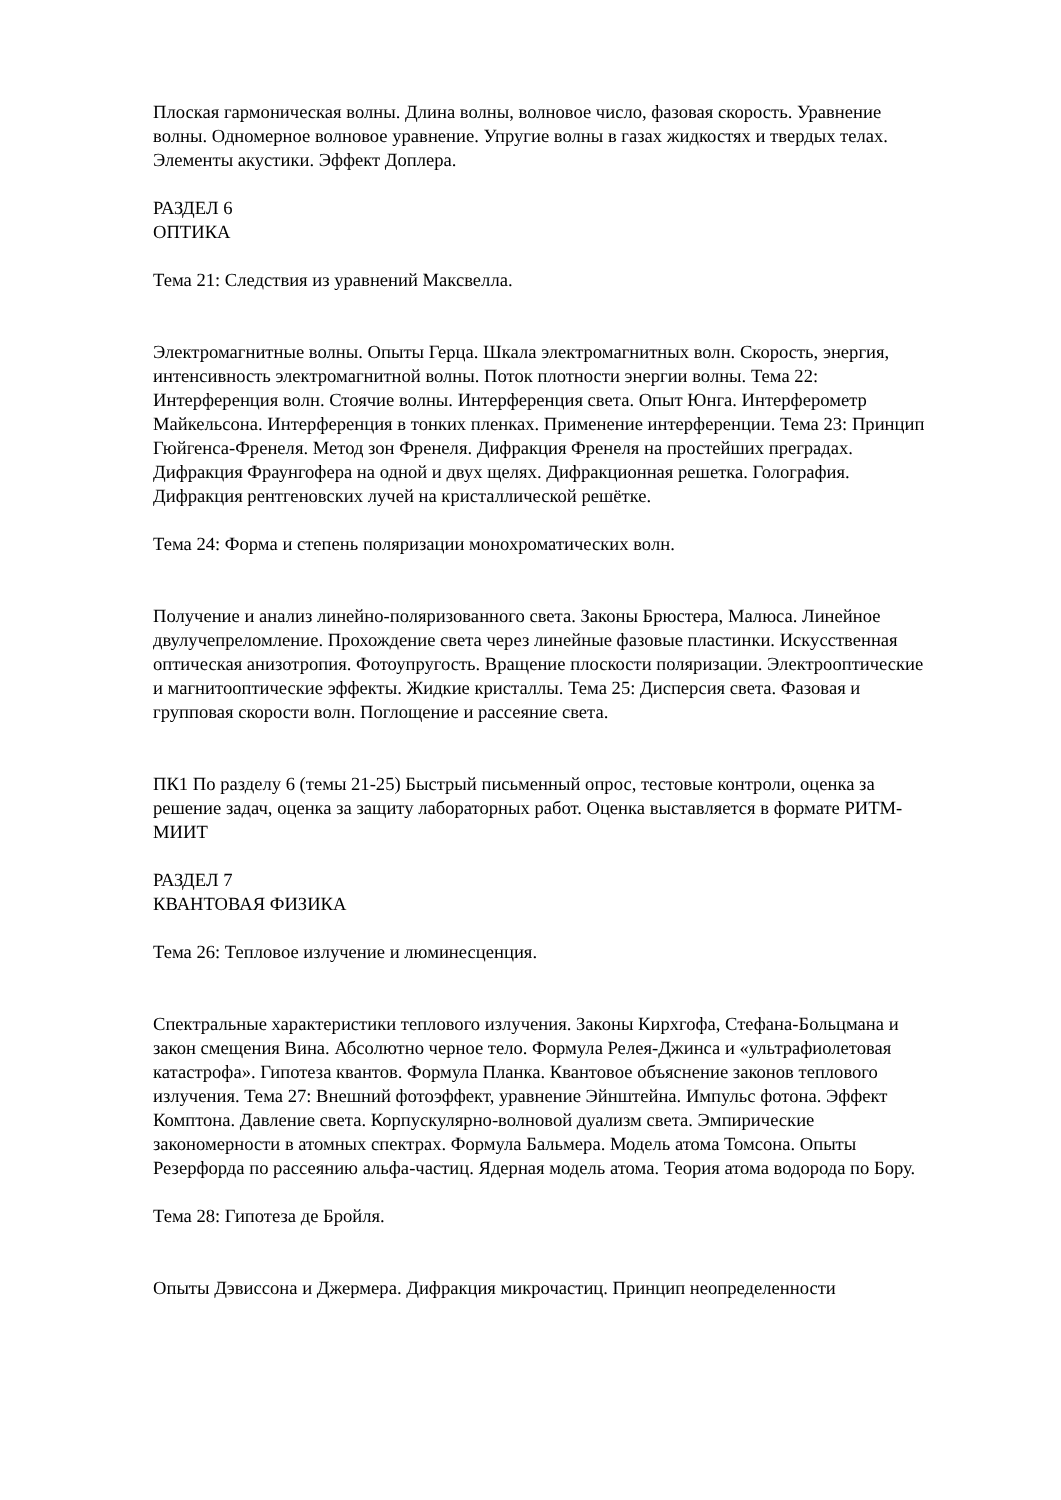Плоская гармоническая волны. Длина волны, волновое число, фазовая скорость. Уравнение волны. Одномерное волновое уравнение. Упругие волны в газах жидкостях и твердых телах. Элементы акустики. Эффект Доплера.
РАЗДЕЛ 6
ОПТИКА
Тема 21: Следствия из уравнений Максвелла.
Электромагнитные волны. Опыты Герца. Шкала электромагнитных волн. Скорость, энергия, интенсивность электромагнитной волны. Поток плотности энергии волны. Тема 22: Интерференция волн. Стоячие волны. Интерференция света. Опыт Юнга. Интерферометр Майкельсона. Интерференция в тонких пленках. Применение интерференции. Тема 23: Принцип Гюйгенса-Френеля. Метод зон Френеля. Дифракция Френеля на простейших преградах. Дифракция Фраунгофера на одной и двух щелях. Дифракционная решетка. Голография. Дифракция рентгеновских лучей на кристаллической решётке.
Тема 24: Форма и степень поляризации монохроматических волн.
Получение и анализ линейно-поляризованного света. Законы Брюстера, Малюса. Линейное двулучепреломление. Прохождение света через линейные фазовые пластинки. Искусственная оптическая анизотропия. Фотоупругость. Вращение плоскости поляризации. Электрооптические и магнитооптические эффекты. Жидкие кристаллы. Тема 25: Дисперсия света. Фазовая и групповая скорости волн. Поглощение и рассеяние света.
ПК1 По разделу 6 (темы 21-25) Быстрый письменный опрос, тестовые контроли, оценка за решение задач, оценка за защиту лабораторных работ. Оценка выставляется в формате РИТМ-МИИТ
РАЗДЕЛ 7
КВАНТОВАЯ ФИЗИКА
Тема 26: Тепловое излучение и люминесценция.
Спектральные характеристики теплового излучения. Законы Кирхгофа, Стефана-Больцмана и закон смещения Вина. Абсолютно черное тело. Формула Релея-Джинса и «ультрафиолетовая катастрофа». Гипотеза квантов. Формула Планка. Квантовое объяснение законов теплового излучения. Тема 27: Внешний фотоэффект, уравнение Эйнштейна. Импульс фотона. Эффект Комптона. Давление света. Корпускулярно-волновой дуализм света. Эмпирические закономерности в атомных спектрах. Формула Бальмера. Модель атома Томсона. Опыты Резерфорда по рассеянию альфа-частиц. Ядерная модель атома. Теория атома водорода по Бору.
Тема 28: Гипотеза де Бройля.
Опыты Дэвиссона и Джермера. Дифракция микрочастиц. Принцип неопределенности